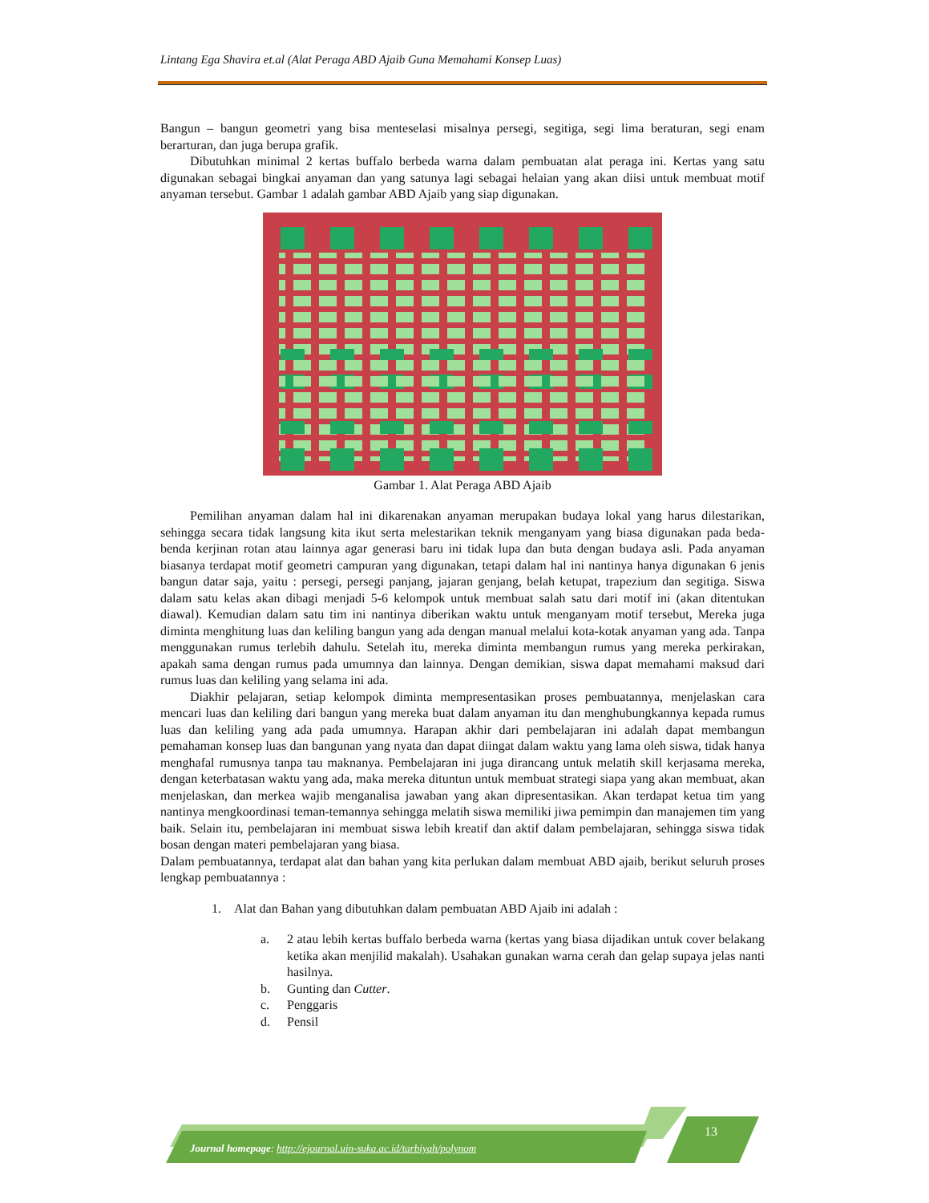Lintang Ega Shavira et.al (Alat Peraga ABD Ajaib Guna Memahami Konsep Luas)
Bangun – bangun geometri yang bisa menteselasi misalnya persegi, segitiga, segi lima beraturan, segi enam berarturan, dan juga berupa grafik.
Dibutuhkan minimal 2 kertas buffalo berbeda warna dalam pembuatan alat peraga ini. Kertas yang satu digunakan sebagai bingkai anyaman dan yang satunya lagi sebagai helaian yang akan diisi untuk membuat motif anyaman tersebut. Gambar 1 adalah gambar ABD Ajaib yang siap digunakan.
Gambar 1. Alat Peraga ABD Ajaib
Pemilihan anyaman dalam hal ini dikarenakan anyaman merupakan budaya lokal yang harus dilestarikan, sehingga secara tidak langsung kita ikut serta melestarikan teknik menganyam yang biasa digunakan pada beda-benda kerjinan rotan atau lainnya agar generasi baru ini tidak lupa dan buta dengan budaya asli. Pada anyaman biasanya terdapat motif geometri campuran yang digunakan, tetapi dalam hal ini nantinya hanya digunakan 6 jenis bangun datar saja, yaitu : persegi, persegi panjang, jajaran genjang, belah ketupat, trapezium dan segitiga. Siswa dalam satu kelas akan dibagi menjadi 5-6 kelompok untuk membuat salah satu dari motif ini (akan ditentukan diawal). Kemudian dalam satu tim ini nantinya diberikan waktu untuk menganyam motif tersebut, Mereka juga diminta menghitung luas dan keliling bangun yang ada dengan manual melalui kota-kotak anyaman yang ada. Tanpa menggunakan rumus terlebih dahulu. Setelah itu, mereka diminta membangun rumus yang mereka perkirakan, apakah sama dengan rumus pada umumnya dan lainnya. Dengan demikian, siswa dapat memahami maksud dari rumus luas dan keliling yang selama ini ada.
Diakhir pelajaran, setiap kelompok diminta mempresentasikan proses pembuatannya, menjelaskan cara mencari luas dan keliling dari bangun yang mereka buat dalam anyaman itu dan menghubungkannya kepada rumus luas dan keliling yang ada pada umumnya. Harapan akhir dari pembelajaran ini adalah dapat membangun pemahaman konsep luas dan bangunan yang nyata dan dapat diingat dalam waktu yang lama oleh siswa, tidak hanya menghafal rumusnya tanpa tau maknanya. Pembelajaran ini juga dirancang untuk melatih skill kerjasama mereka, dengan keterbatasan waktu yang ada, maka mereka dituntun untuk membuat strategi siapa yang akan membuat, akan menjelaskan, dan merkea wajib menganalisa jawaban yang akan dipresentasikan. Akan terdapat ketua tim yang nantinya mengkoordinasi teman-temannya sehingga melatih siswa memiliki jiwa pemimpin dan manajemen tim yang baik. Selain itu, pembelajaran ini membuat siswa lebih kreatif dan aktif dalam pembelajaran, sehingga siswa tidak bosan dengan materi pembelajaran yang biasa.
Dalam pembuatannya, terdapat alat dan bahan yang kita perlukan dalam membuat ABD ajaib, berikut seluruh proses lengkap pembuatannya :
1. Alat dan Bahan yang dibutuhkan dalam pembuatan ABD Ajaib ini adalah :
a. 2 atau lebih kertas buffalo berbeda warna (kertas yang biasa dijadikan untuk cover belakang ketika akan menjilid makalah). Usahakan gunakan warna cerah dan gelap supaya jelas nanti hasilnya.
b. Gunting dan Cutter.
c. Penggaris
d. Pensil
Journal homepage: http://ejournal.uin-suka.ac.id/tarbiyah/polynom
13